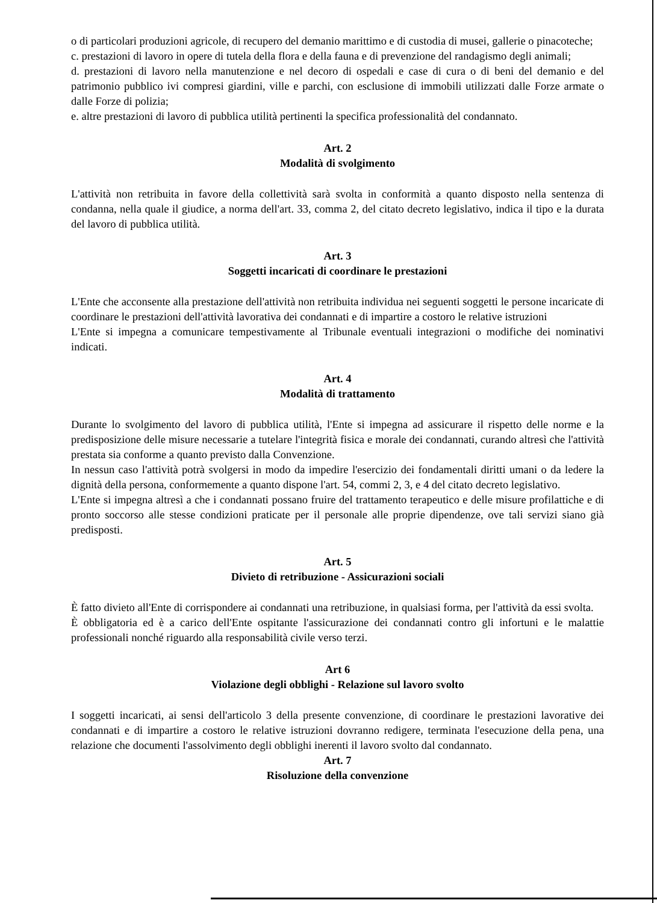o di particolari produzioni agricole, di recupero del demanio marittimo e di custodia di musei, gallerie o pinacoteche;
c. prestazioni di lavoro in opere di tutela della flora e della fauna e di prevenzione del randagismo degli animali;
d. prestazioni di lavoro nella manutenzione e nel decoro di ospedali e case di cura o di beni del demanio e del patrimonio pubblico ivi compresi giardini, ville e parchi, con esclusione di immobili utilizzati dalle Forze armate o dalle Forze di polizia;
e. altre prestazioni di lavoro di pubblica utilità pertinenti la specifica professionalità del condannato.
Art. 2
Modalità di svolgimento
L'attività non retribuita in favore della collettività sarà svolta in conformità a quanto disposto nella sentenza di condanna, nella quale il giudice, a norma dell'art. 33, comma 2, del citato decreto legislativo, indica il tipo e la durata del lavoro di pubblica utilità.
Art. 3
Soggetti incaricati di coordinare le prestazioni
L'Ente che acconsente alla prestazione dell'attività non retribuita individua nei seguenti soggetti le persone incaricate di coordinare le prestazioni dell'attività lavorativa dei condannati e di impartire a costoro le relative istruzioni
L'Ente si impegna a comunicare tempestivamente al Tribunale eventuali integrazioni o modifiche dei nominativi indicati.
Art. 4
Modalità di trattamento
Durante lo svolgimento del lavoro di pubblica utilità, l'Ente si impegna ad assicurare il rispetto delle norme e la predisposizione delle misure necessarie a tutelare l'integrità fisica e morale dei condannati, curando altresì che l'attività prestata sia conforme a quanto previsto dalla Convenzione.
In nessun caso l'attività potrà svolgersi in modo da impedire l'esercizio dei fondamentali diritti umani o da ledere la dignità della persona, conformemente a quanto dispone l'art. 54, commi 2, 3, e 4 del citato decreto legislativo.
L'Ente si impegna altresì a che i condannati possano fruire del trattamento terapeutico e delle misure profilattiche e di pronto soccorso alle stesse condizioni praticate per il personale alle proprie dipendenze, ove tali servizi siano già predisposti.
Art. 5
Divieto di retribuzione - Assicurazioni sociali
È fatto divieto all'Ente di corrispondere ai condannati una retribuzione, in qualsiasi forma, per l'attività da essi svolta.
È obbligatoria ed è a carico dell'Ente ospitante l'assicurazione dei condannati contro gli infortuni e le malattie professionali nonché riguardo alla responsabilità civile verso terzi.
Art 6
Violazione degli obblighi - Relazione sul lavoro svolto
I soggetti incaricati, ai sensi dell'articolo 3 della presente convenzione, di coordinare le prestazioni lavorative dei condannati e di impartire a costoro le relative istruzioni dovranno redigere, terminata l'esecuzione della pena, una relazione che documenti l'assolvimento degli obblighi inerenti il lavoro svolto dal condannato.
Art. 7
Risoluzione della convenzione